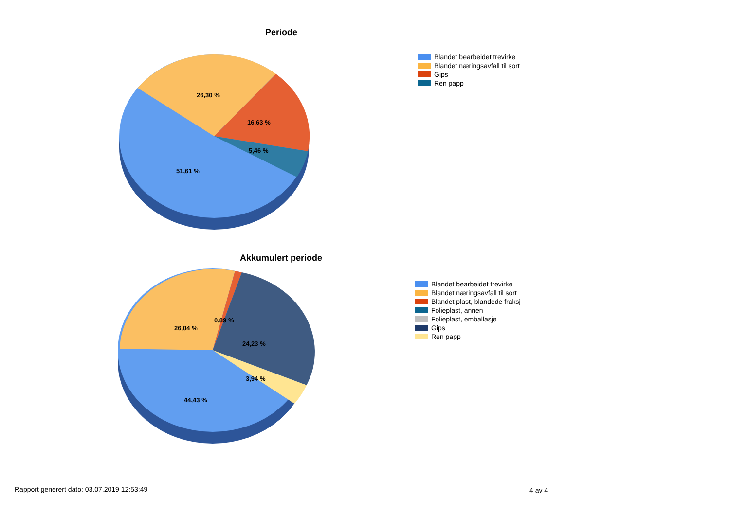Periode
26,30 %
16,63 %
5,46 %
51,61 %
Blandet bearbeidet trevirke
Blandet næringsavfall til sort
Gips
Ren papp
Akkumulert periode
26,04 %
0,89 %
24,23 %
3,94 %
44,43 %
Blandet bearbeidet trevirke
Blandet næringsavfall til sort
Blandet plast, blandede fraksj
Folieplast, annen
Folieplast, emballasje
Gips
Ren papp
Rapport generert dato: 03.07.2019 12:53:49
4 av 4